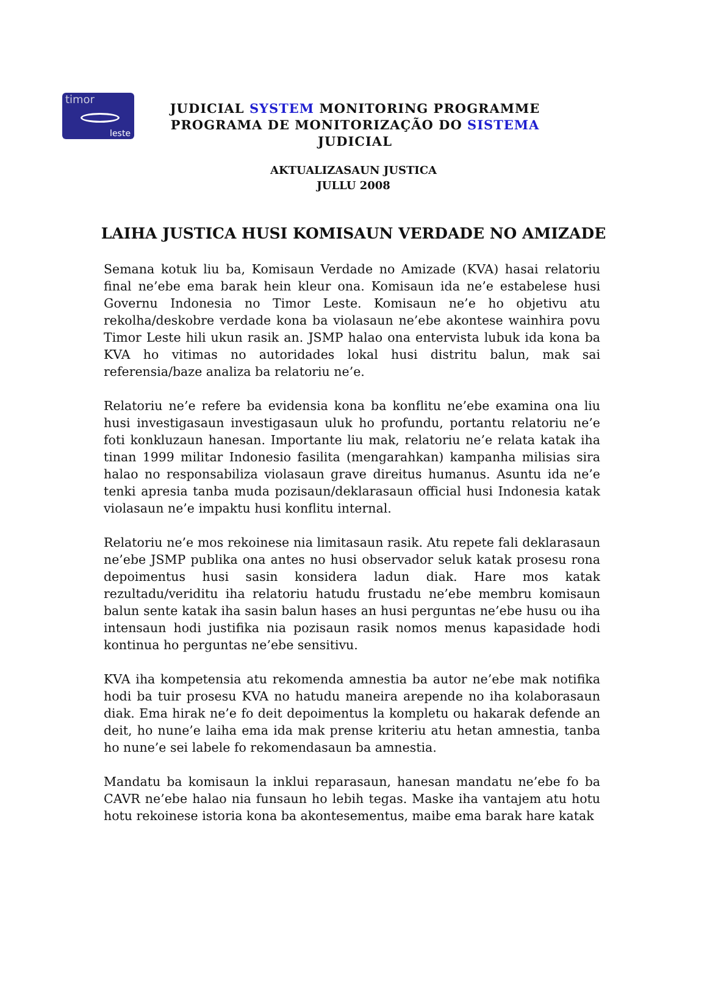timor
leste
JUDICIAL SYSTEM MONITORING PROGRAMME
PROGRAMA DE MONITORIZAÇÃO DO SISTEMA JUDICIAL
AKTUALIZASAUN JUSTICA
JULLU 2008
LAIHA JUSTICA HUSI KOMISAUN VERDADE NO AMIZADE
Semana kotuk liu ba, Komisaun Verdade no Amizade (KVA) hasai relatoriu final ne’ebe ema barak hein kleur ona. Komisaun ida ne’e estabelese husi Governu Indonesia no Timor Leste. Komisaun ne’e ho objetivu atu rekolha/deskobre verdade kona ba violasaun ne’ebe akontese wainhira povu Timor Leste hili ukun rasik an. JSMP halao ona entervista lubuk ida kona ba KVA ho vitimas no autoridades lokal husi distritu balun, mak sai referensia/baze analiza ba relatoriu ne’e.
Relatoriu ne’e refere ba evidensia kona ba konflitu ne’ebe examina ona liu husi investigasaun investigasaun uluk ho profundu, portantu relatoriu ne’e foti konkluzaun hanesan. Importante liu mak, relatoriu ne’e relata katak iha tinan 1999 militar Indonesio fasilita (mengarahkan) kampanha milisias sira halao no responsabiliza violasaun grave direitus humanus. Asuntu ida ne’e tenki apresia tanba muda pozisaun/deklarasaun official husi Indonesia katak violasaun ne’e impaktu husi konflitu internal.
Relatoriu ne’e mos rekoinese nia limitasaun rasik. Atu repete fali deklarasaun ne’ebe JSMP publika ona antes no husi observador seluk katak prosesu rona depoimentus husi sasin konsidera ladun diak. Hare mos katak rezultadu/veriditu iha relatoriu hatudu frustadu ne’ebe membru komisaun balun sente katak iha sasin balun hases an husi perguntas ne’ebe husu ou iha intensaun hodi justifika nia pozisaun rasik nomos menus kapasidade hodi kontinua ho perguntas ne’ebe sensitivu.
KVA iha kompetensia atu rekomenda amnestia ba autor ne’ebe mak notifika hodi ba tuir prosesu KVA no hatudu maneira arepende no iha kolaborasaun diak. Ema hirak ne’e fo deit depoimentus la kompletu ou hakarak defende an deit, ho nune’e laiha ema ida mak prense kriteriu atu hetan amnestia, tanba ho nune’e sei labele fo rekomendasaun ba amnestia.
Mandatu ba komisaun la inklui reparasaun, hanesan mandatu ne’ebe fo ba CAVR ne’ebe halao nia funsaun ho lebih tegas. Maske iha vantajem atu hotu hotu rekoinese istoria kona ba akontesementus, maibe ema barak hare katak